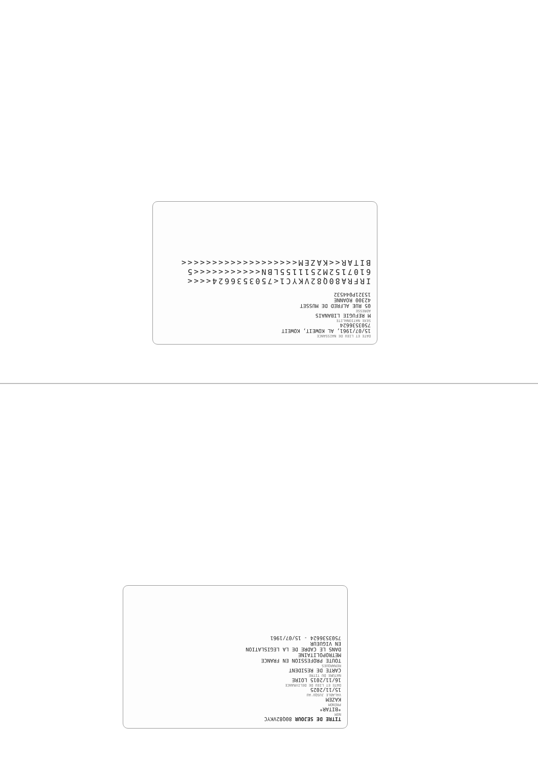DATE ET LIEU DE NAISSANCE
15/07/1961, AL KOWEIT, KOWEIT
7503536624
SEXE NATIONALITE
M REFUGIE LIBANAIS
ADRESSE
05 RUE ALFRED DE MUSSET
42300 ROANNE
15321P044532
IRFRA80Q82VKYC1<7503536624<<<<
6107152M2511155LBN<<<<<<<<<<<5
BITAR<<KAZEM<<<<<<<<<<<<<<<<<<<
TITRE DE SEJOUR 80Q82VKYC
NOM
*BITAR*
PRÉNOM
KAZEM
VALABLE JUSQU'AU
15/11/2025
DATE ET LIEU DE DELIVRANCE
16/11/2015 LOIRE
NATURE DU TITRE
CARTE DE RESIDENT
REMARQUES
TOUTE PROFESSION EN FRANCE
METROPOLITAINE
DANS LE CADRE DE LA LEGISLATION
EN VIGUEUR
7503536624 - 15/07/1961